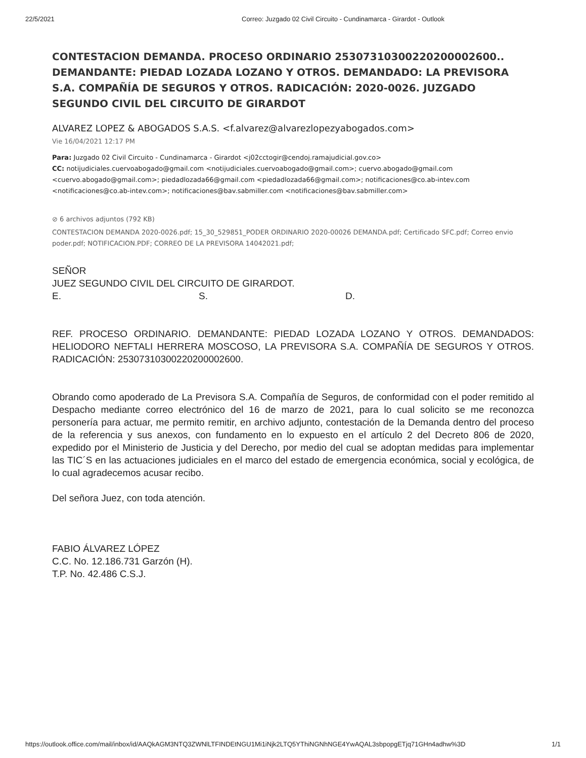22/5/2021 Correo: Juzgado 02 Civil Circuito - Cundinamarca - Girardot - Outlook
CONTESTACION DEMANDA. PROCESO ORDINARIO 25307310300220200002600.. DEMANDANTE: PIEDAD LOZADA LOZANO Y OTROS. DEMANDADO: LA PREVISORA S.A. COMPAÑÍA DE SEGUROS Y OTROS. RADICACIÓN: 2020-0026. JUZGADO SEGUNDO CIVIL DEL CIRCUITO DE GIRARDOT
ALVAREZ LOPEZ & ABOGADOS S.A.S. <f.alvarez@alvarezlopezyabogados.com>
Vie 16/04/2021 12:17 PM
Para: Juzgado 02 Civil Circuito - Cundinamarca - Girardot <j02cctogir@cendoj.ramajudicial.gov.co>
CC: notijudiciales.cuervoabogado@gmail.com <notijudiciales.cuervoabogado@gmail.com>; cuervo.abogado@gmail.com <cuervo.abogado@gmail.com>; piedadlozada66@gmail.com <piedadlozada66@gmail.com>; notificaciones@co.ab-intev.com <notificaciones@co.ab-intev.com>; notificaciones@bav.sabmiller.com <notificaciones@bav.sabmiller.com>
⊘ 6 archivos adjuntos (792 KB)
CONTESTACION DEMANDA 2020-0026.pdf; 15_30_529851_PODER ORDINARIO 2020-00026 DEMANDA.pdf; Certificado SFC.pdf; Correo envio poder.pdf; NOTIFICACION.PDF; CORREO DE LA PREVISORA 14042021.pdf;
SEÑOR
JUEZ SEGUNDO CIVIL DEL CIRCUITO DE GIRARDOT.
E. S. D.
REF. PROCESO ORDINARIO. DEMANDANTE: PIEDAD LOZADA LOZANO Y OTROS. DEMANDADOS: HELIODORO NEFTALI HERRERA MOSCOSO, LA PREVISORA S.A. COMPAÑÍA DE SEGUROS Y OTROS. RADICACIÓN: 25307310300220200002600.
Obrando como apoderado de La Previsora S.A. Compañía de Seguros, de conformidad con el poder remitido al Despacho mediante correo electrónico del 16 de marzo de 2021, para lo cual solicito se me reconozca personería para actuar, me permito remitir, en archivo adjunto, contestación de la Demanda dentro del proceso de la referencia y sus anexos, con fundamento en lo expuesto en el artículo 2 del Decreto 806 de 2020, expedido por el Ministerio de Justicia y del Derecho, por medio del cual se adoptan medidas para implementar las TIC´S en las actuaciones judiciales en el marco del estado de emergencia económica, social y ecológica, de lo cual agradecemos acusar recibo.
Del señora Juez, con toda atención.
FABIO ÁLVAREZ LÓPEZ
C.C. No. 12.186.731 Garzón (H).
T.P. No. 42.486 C.S.J.
https://outlook.office.com/mail/inbox/id/AAQkAGM3NTQ3ZWNlLTFINDEtNGU1Mi1iNjk2LTQ5YThiNGNhNGE4YwAQAL3sbpopgETjq71GHn4adhw%3D 1/1